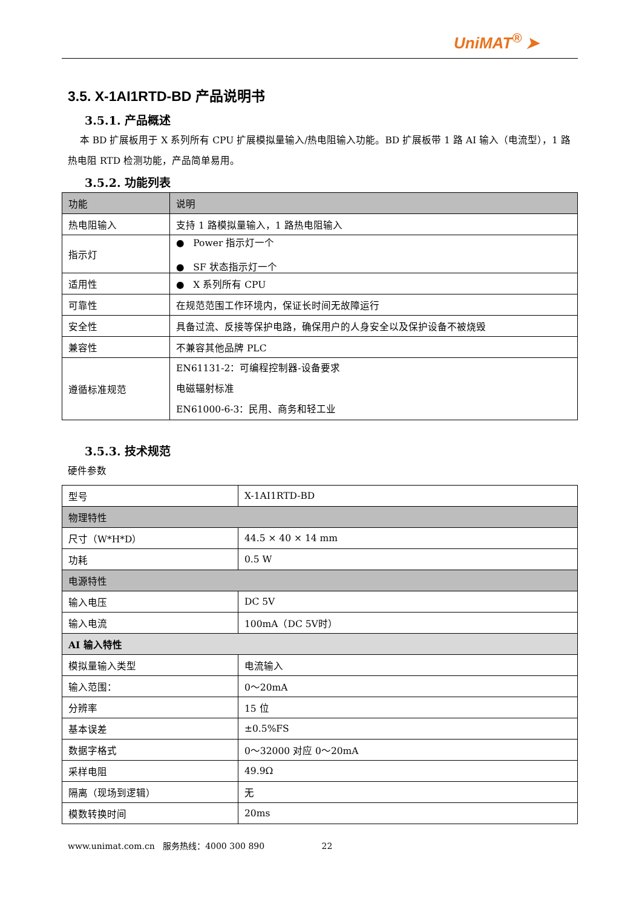UniMAT<sup>®</sup> ➤
3.5. X-1AI1RTD-BD 产品说明书
3.5.1. 产品概述
本 BD 扩展板用于 X 系列所有 CPU 扩展模拟量输入/热电阻输入功能。BD 扩展板带 1 路 AI 输入（电流型），1 路热电阻 RTD 检测功能，产品简单易用。
3.5.2. 功能列表
| 功能 | 说明 |
| --- | --- |
| 热电阻输入 | 支持 1 路模拟量输入，1 路热电阻输入 |
| 指示灯 | ● Power 指示灯一个 ● SF 状态指示灯一个 |
| 适用性 | ● X 系列所有 CPU |
| 可靠性 | 在规范范围工作环境内，保证长时间无故障运行 |
| 安全性 | 具备过流、反接等保护电路，确保用户的人身安全以及保护设备不被烧毁 |
| 兼容性 | 不兼容其他品牌 PLC |
| 遵循标准规范 | EN61131-2：可编程控制器-设备要求 电磁辐射标准 EN61000-6-3：民用、商务和轻工业 |
3.5.3. 技术规范
硬件参数
| 型号 | X-1AI1RTD-BD |
| 物理特性 | |
| 尺寸（W*H*D） | 44.5 × 40 × 14 mm |
| 功耗 | 0.5 W |
| 电源特性 | |
| 输入电压 | DC 5V |
| 输入电流 | 100mA（DC 5V时） |
| AI 输入特性 | |
| 模拟量输入类型 | 电流输入 |
| 输入范围： | 0～20mA |
| 分辨率 | 15 位 |
| 基本误差 | ±0.5%FS |
| 数据字格式 | 0～32000 对应 0～20mA |
| 采样电阻 | 49.9Ω |
| 隔离（现场到逻辑） | 无 |
| 模数转换时间 | 20ms |
www.unimat.com.cn 服务热线：4000 300 890 22